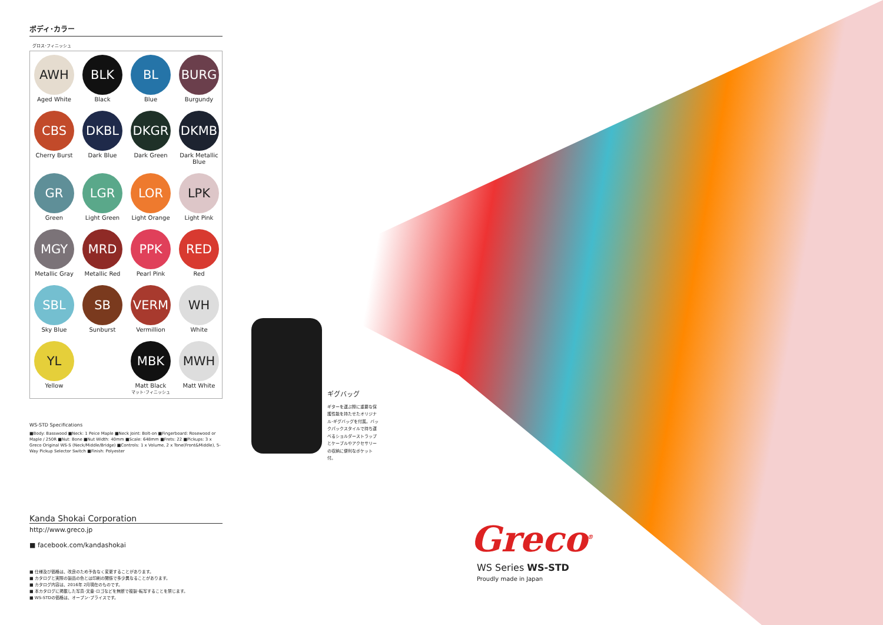ボディ･カラー
グロス･フィニッシュ
AWH
Aged White
BLK
Black
BL
Blue
BURG
Burgundy
CBS
Cherry Burst
DKBL
Dark Blue
DKGR
Dark Green
DKMB
Dark Metallic Blue
GR
Green
LGR
Light Green
LOR
Light Orange
LPK
Light Pink
MGY
Metallic Gray
MRD
Metallic Red
PPK
Pearl Pink
RED
Red
SBL
Sky Blue
SB
Sunburst
VERM
Vermillion
WH
White
YL
Yellow
MBK
Matt Black
マット･フィニッシュ
MWH
Matt White
WS-STD Specifications
■Body: Basswood ■Neck: 1 Peice Maple ■Neck Joint: Bolt-on ■Fingerboard: Rosewood or Maple / 250R ■Nut: Bone ■Nut Width: 40mm ■Scale: 648mm ■Frets: 22 ■Pickups: 3 x Greco Original WS-S (Neck/Middle/Bridge) ■Controls: 1 x Volume, 2 x Tone(Front&Middle), 5-Way Pickup Selector Switch ■Finish: Polyester
Kanda Shokai Corporation
http://www.greco.jp
■ facebook.com/kandashokai
■ 仕様及び価格は、改良のため予告なく変更することがあります。
■ カタログと実際の製品の色とは印刷の関係で多少異なることがあります。
■ カタログ内容は、2016年 2月現在のものです。
■ 本カタログに掲載した写真･文章･ロゴなどを無断で複製･転写することを禁じます。
■ WS-STDの価格は、オープン･プライスです。
ギグバッグ
ギターを運ぶ際に重要な保護性能を持たせたオリジナル･ギグバッグを付属。バックパックスタイルで持ち運べるショルダーストラップとケーブルやアクセサリーの収納に便利なポケット付。
Greco<sup>®</sup>
WS Series WS-STD
Proudly made in Japan